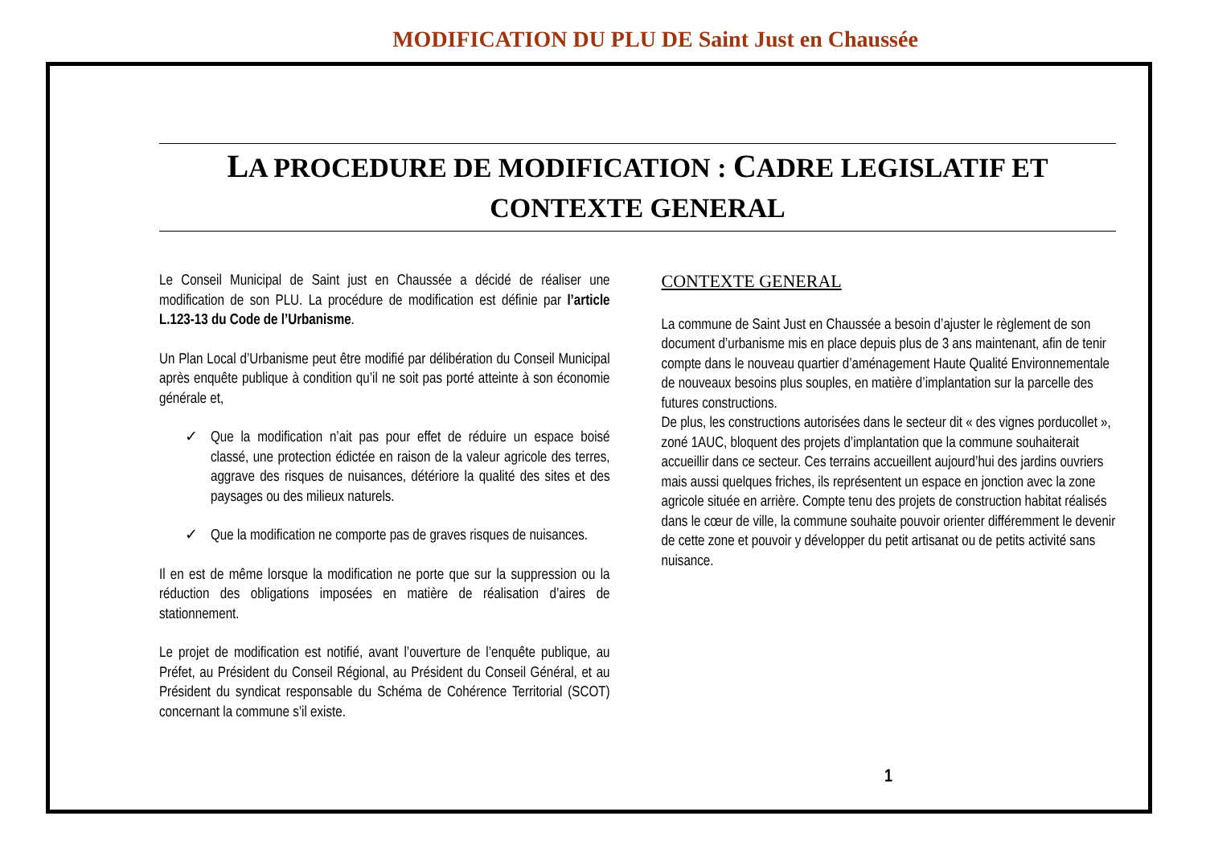MODIFICATION DU PLU DE Saint Just en Chaussée
LA PROCEDURE DE MODIFICATION : CADRE LEGISLATIF ET CONTEXTE GENERAL
Le Conseil Municipal de Saint just en Chaussée a décidé de réaliser une modification de son PLU. La procédure de modification est définie par l’article L.123-13 du Code de l’Urbanisme.
Un Plan Local d’Urbanisme peut être modifié par délibération du Conseil Municipal après enquête publique à condition qu’il ne soit pas porté atteinte à son économie générale et,
✓ Que la modification n’ait pas pour effet de réduire un espace boisé classé, une protection édictée en raison de la valeur agricole des terres, aggrave des risques de nuisances, détériore la qualité des sites et des paysages ou des milieux naturels.
✓ Que la modification ne comporte pas de graves risques de nuisances.
Il en est de même lorsque la modification ne porte que sur la suppression ou la réduction des obligations imposées en matière de réalisation d’aires de stationnement.
Le projet de modification est notifié, avant l’ouverture de l’enquête publique, au Préfet, au Président du Conseil Régional, au Président du Conseil Général, et au Président du syndicat responsable du Schéma de Cohérence Territorial (SCOT) concernant la commune s’il existe.
CONTEXTE GENERAL
La commune de Saint Just en Chaussée a besoin d’ajuster le règlement de son document d’urbanisme mis en place depuis plus de 3 ans maintenant, afin de tenir compte dans le nouveau quartier d’aménagement Haute Qualité Environnementale de nouveaux besoins plus souples, en matière d’implantation sur la parcelle des futures constructions.
De plus, les constructions autorisées dans le secteur dit « des vignes porducollet », zoné 1AUC, bloquent des projets d’implantation que la commune souhaiterait accueillir dans ce secteur. Ces terrains accueillent aujourd’hui des jardins ouvriers mais aussi quelques friches, ils représentent un espace en jonction avec la zone agricole située en arrière. Compte tenu des projets de construction habitat réalisés dans le cœur de ville, la commune souhaite pouvoir orienter différemment le devenir de cette zone et pouvoir y développer du petit artisanat ou de petits activité sans nuisance.
1